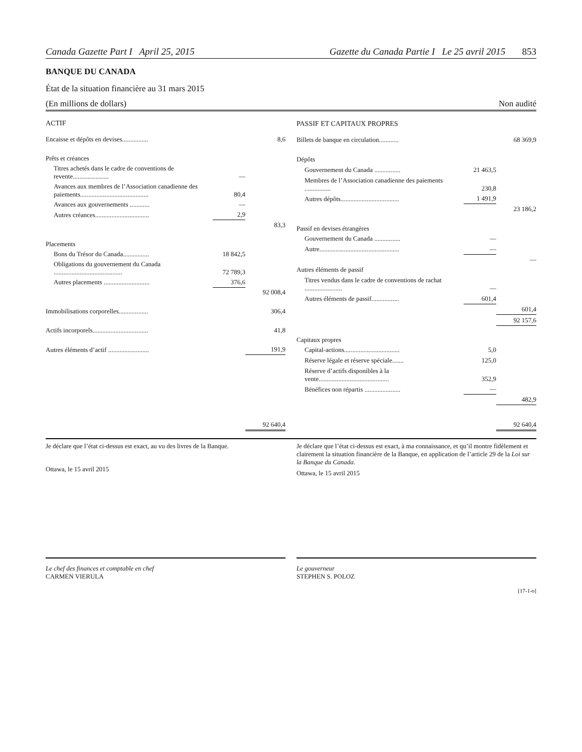Canada Gazette Part I April 25, 2015 Gazette du Canada Partie I Le 25 avril 2015 853
BANQUE DU CANADA
État de la situation financière au 31 mars 2015
(En millions de dollars) Non audité
| ACTIF | | |
| Encaisse et dépôts en devises................ | | 8,6 |
| Prêts et créances | | |
| Titres achetés dans le cadre de conventions de revente...................... | — | |
| Avances aux membres de l’Association canadienne des paiements.......................................... | 80,4 | |
| Avances aux gouvernements ............ | — | |
| Autres créances................................. | 2,9 | |
| | | 83,3 |
| Placements | | |
| Bons du Trésor du Canada................ | 18 842,5 | |
| Obligations du gouvernement du Canada .......................................... | 72 789,3 | |
| Autres placements ............................ | 376,6 | |
| | | 92 008,4 |
| Immobilisations corporelles.................. | | 306,4 |
| Actifs incorporels.................................. | | 41,8 |
| Autres éléments d’actif ......................... | | 191,9 |
| | | 92 640,4 |
| PASSIF ET CAPITAUX PROPRES | | |
| Billets de banque en circulation............ | | 68 369,9 |
| Dépôts | | |
| Gouvernement du Canada ................ | 21 463,5 | |
| Membres de l’Association canadienne des paiements ................ | 230,8 | |
| Autres dépôts.................................... | 1 491,9 | |
| | | 23 186,2 |
| Passif en devises étrangères | | |
| Gouvernement du Canada ................ | — | |
| Autre................................................. | — | |
| | | — |
| Autres éléments de passif | | |
| Titres vendus dans le cadre de conventions de rachat ....................... | — | |
| Autres éléments de passif................. | 601,4 | |
| | | 601,4 |
| | | 92 157,6 |
| Capitaux propres | | |
| Capital-actions.................................. | 5,0 | |
| Réserve légale et réserve spéciale....... | 125,0 | |
| Réserve d’actifs disponibles à la vente........................................... | 352,9 | |
| Bénéfices non répartis ...................... | — | |
| | | 482,9 |
| | | 92 640,4 |
Je déclare que l’état ci-dessus est exact, au vu des livres de la Banque.
Ottawa, le 15 avril 2015
Je déclare que l’état ci-dessus est exact, à ma connaissance, et qu’il montre fidèlement et clairement la situation financière de la Banque, en application de l’article 29 de la Loi sur la Banque du Canada.
Ottawa, le 15 avril 2015
Le chef des finances et comptable en chef
CARMEN VIERULA
Le gouverneur
STEPHEN S. POLOZ
[17-1-o]